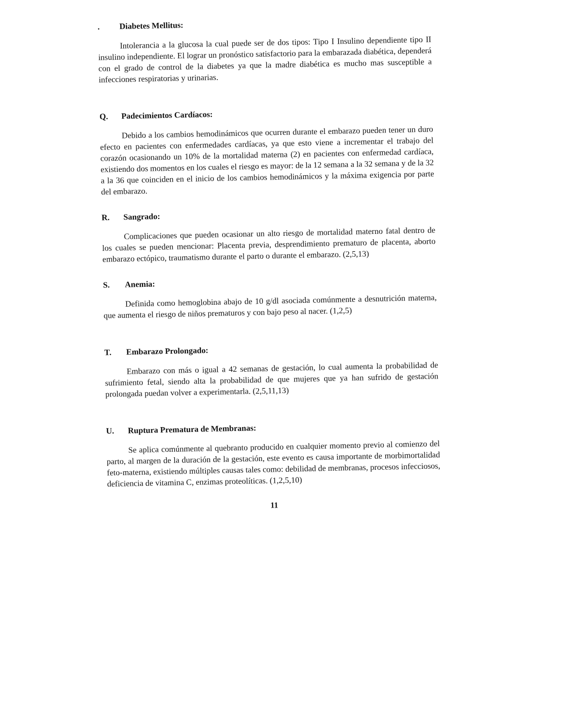. Diabetes Mellitus:
Intolerancia a la glucosa la cual puede ser de dos tipos: Tipo I Insulino dependiente tipo II insulino independiente. El lograr un pronóstico satisfactorio para la embarazada diabética, dependerá con el grado de control de la diabetes ya que la madre diabética es mucho mas susceptible a infecciones respiratorias y urinarias.
Q. Padecimientos Cardíacos:
Debido a los cambios hemodinámicos que ocurren durante el embarazo pueden tener un duro efecto en pacientes con enfermedades cardíacas, ya que esto viene a incrementar el trabajo del corazón ocasionando un 10% de la mortalidad materna (2) en pacientes con enfermedad cardíaca, existiendo dos momentos en los cuales el riesgo es mayor: de la 12 semana a la 32 semana y de la 32 a la 36 que coinciden en el inicio de los cambios hemodinámicos y la máxima exigencia por parte del embarazo.
R. Sangrado:
Complicaciones que pueden ocasionar un alto riesgo de mortalidad materno fatal dentro de los cuales se pueden mencionar: Placenta previa, desprendimiento prematuro de placenta, aborto embarazo ectópico, traumatismo durante el parto o durante el embarazo. (2,5,13)
S. Anemia:
Definida como hemoglobina abajo de 10 g/dl asociada comúnmente a desnutrición materna, que aumenta el riesgo de niños prematuros y con bajo peso al nacer. (1,2,5)
T. Embarazo Prolongado:
Embarazo con más o igual a 42 semanas de gestación, lo cual aumenta la probabilidad de sufrimiento fetal, siendo alta la probabilidad de que mujeres que ya han sufrido de gestación prolongada puedan volver a experimentarla. (2,5,11,13)
U. Ruptura Prematura de Membranas:
Se aplica comúnmente al quebranto producido en cualquier momento previo al comienzo del parto, al margen de la duración de la gestación, este evento es causa importante de morbimortalidad feto-materna, existiendo múltiples causas tales como: debilidad de membranas, procesos infecciosos, deficiencia de vitamina C, enzimas proteolíticas. (1,2,5,10)
11